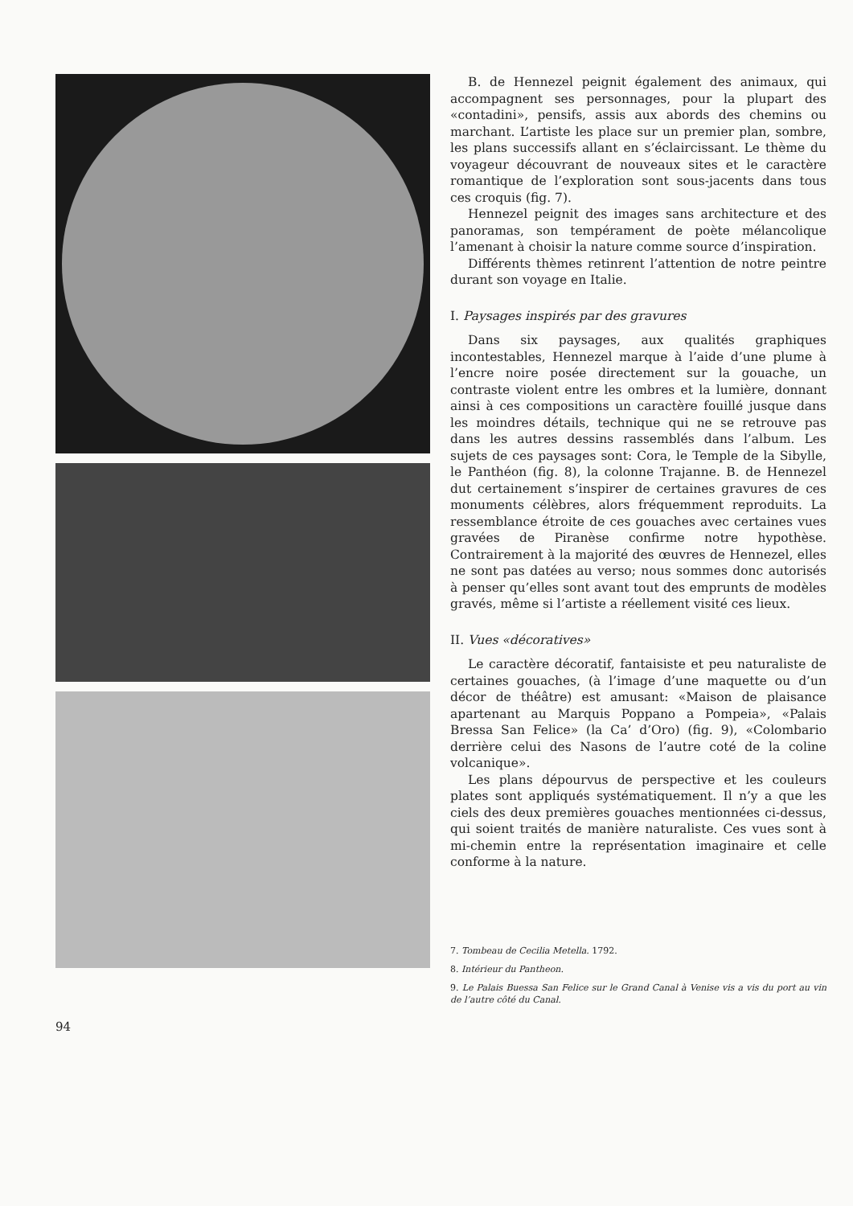B. de Hennezel peignit également des animaux, qui accompagnent ses personnages, pour la plupart des «contadini», pensifs, assis aux abords des chemins ou marchant. L’artiste les place sur un premier plan, sombre, les plans successifs allant en s’éclaircissant. Le thème du voyageur découvrant de nouveaux sites et le caractère romantique de l’exploration sont sous-jacents dans tous ces croquis (fig. 7).
Hennezel peignit des images sans architecture et des panoramas, son tempérament de poète mélancolique l’amenant à choisir la nature comme source d’inspiration.
Différents thèmes retinrent l’attention de notre peintre durant son voyage en Italie.
I. Paysages inspirés par des gravures
Dans six paysages, aux qualités graphiques incontestables, Hennezel marque à l’aide d’une plume à l’encre noire posée directement sur la gouache, un contraste violent entre les ombres et la lumière, donnant ainsi à ces compositions un caractère fouillé jusque dans les moindres détails, technique qui ne se retrouve pas dans les autres dessins rassemblés dans l’album. Les sujets de ces paysages sont: Cora, le Temple de la Sibylle, le Panthéon (fig. 8), la colonne Trajanne. B. de Hennezel dut certainement s’inspirer de certaines gravures de ces monuments célèbres, alors fréquemment reproduits. La ressemblance étroite de ces gouaches avec certaines vues gravées de Piranèse confirme notre hypothèse. Contrairement à la majorité des œuvres de Hennezel, elles ne sont pas datées au verso; nous sommes donc autorisés à penser qu’elles sont avant tout des emprunts de modèles gravés, même si l’artiste a réellement visité ces lieux.
II. Vues «décoratives»
Le caractère décoratif, fantaisiste et peu naturaliste de certaines gouaches, (à l’image d’une maquette ou d’un décor de théâtre) est amusant: «Maison de plaisance apartenant au Marquis Poppano a Pompeia», «Palais Bressa San Felice» (la Ca’ d’Oro) (fig. 9), «Colombario derrière celui des Nasons de l’autre coté de la coline volcanique».
Les plans dépourvus de perspective et les couleurs plates sont appliqués systématiquement. Il n’y a que les ciels des deux premières gouaches mentionnées ci-dessus, qui soient traités de manière naturaliste. Ces vues sont à mi-chemin entre la représentation imaginaire et celle conforme à la nature.
7. Tombeau de Cecilia Metella. 1792.
8. Intérieur du Pantheon.
9. Le Palais Buessa San Felice sur le Grand Canal à Venise vis a vis du port au vin de l’autre côté du Canal.
94